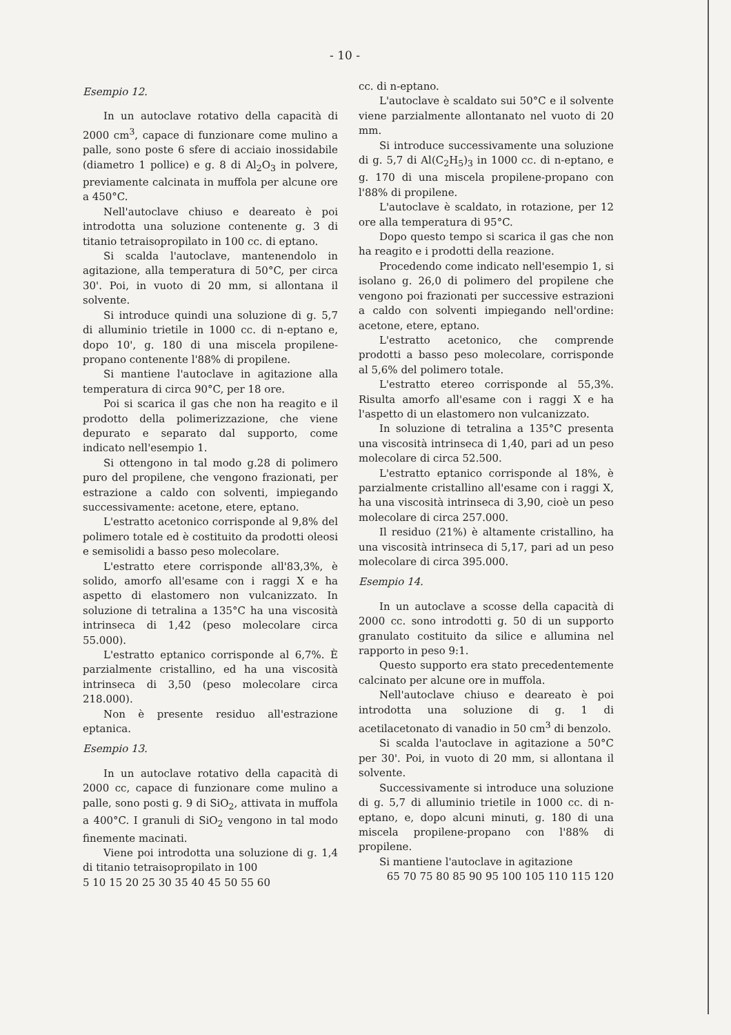- 10 -
Esempio 12.
In un autoclave rotativo della capacità di 2000 cm<sup>3</sup>, capace di funzionare come mulino a palle, sono poste 6 sfere di acciaio inossidabile (diametro 1 pollice) e g. 8 di Al<sub>2</sub>O<sub>3</sub> in polvere, previamente calcinata in muffola per alcune ore a 450°C.
Nell'autoclave chiuso e deareato è poi introdotta una soluzione contenente g. 3 di titanio tetraisopropilato in 100 cc. di eptano.
Si scalda l'autoclave, mantenendolo in agitazione, alla temperatura di 50°C, per circa 30'. Poi, in vuoto di 20 mm, si allontana il solvente.
Si introduce quindi una soluzione di g. 5,7 di alluminio trietile in 1000 cc. di n-eptano e, dopo 10', g. 180 di una miscela propilene-propano contenente l'88% di propilene.
Si mantiene l'autoclave in agitazione alla temperatura di circa 90°C, per 18 ore.
Poi si scarica il gas che non ha reagito e il prodotto della polimerizzazione, che viene depurato e separato dal supporto, come indicato nell'esempio 1.
Si ottengono in tal modo g.28 di polimero puro del propilene, che vengono frazionati, per estrazione a caldo con solventi, impiegando successivamente: acetone, etere, eptano.
L'estratto acetonico corrisponde al 9,8% del polimero totale ed è costituito da prodotti oleosi e semisolidi a basso peso molecolare.
L'estratto etere corrisponde all'83,3%, è solido, amorfo all'esame con i raggi X e ha aspetto di elastomero non vulcanizzato. In soluzione di tetralina a 135°C ha una viscosità intrinseca di 1,42 (peso molecolare circa 55.000).
L'estratto eptanico corrisponde al 6,7%. È parzialmente cristallino, ed ha una viscosità intrinseca di 3,50 (peso molecolare circa 218.000).
Non è presente residuo all'estrazione eptanica.
Esempio 13.
In un autoclave rotativo della capacità di 2000 cc, capace di funzionare come mulino a palle, sono posti g. 9 di SiO<sub>2</sub>, attivata in muffola a 400°C. I granuli di SiO<sub>2</sub> vengono in tal modo finemente macinati.
Viene poi introdotta una soluzione di g. 1,4 di titanio tetraisopropilato in 100
5 10 15 20 25 30 35 40 45 50 55 60
cc. di n-eptano.
L'autoclave è scaldato sui 50°C e il solvente viene parzialmente allontanato nel vuoto di 20 mm.
Si introduce successivamente una soluzione di g. 5,7 di Al(C<sub>2</sub>H<sub>5</sub>)<sub>3</sub> in 1000 cc. di n-eptano, e g. 170 di una miscela propilene-propano con l'88% di propilene.
L'autoclave è scaldato, in rotazione, per 12 ore alla temperatura di 95°C.
Dopo questo tempo si scarica il gas che non ha reagito e i prodotti della reazione.
Procedendo come indicato nell'esempio 1, si isolano g. 26,0 di polimero del propilene che vengono poi frazionati per successive estrazioni a caldo con solventi impiegando nell'ordine: acetone, etere, eptano.
L'estratto acetonico, che comprende prodotti a basso peso molecolare, corrisponde al 5,6% del polimero totale.
L'estratto etereo corrisponde al 55,3%. Risulta amorfo all'esame con i raggi X e ha l'aspetto di un elastomero non vulcanizzato.
In soluzione di tetralina a 135°C presenta una viscosità intrinseca di 1,40, pari ad un peso molecolare di circa 52.500.
L'estratto eptanico corrisponde al 18%, è parzialmente cristallino all'esame con i raggi X, ha una viscosità intrinseca di 3,90, cioè un peso molecolare di circa 257.000.
Il residuo (21%) è altamente cristallino, ha una viscosità intrinseca di 5,17, pari ad un peso molecolare di circa 395.000.
Esempio 14.
In un autoclave a scosse della capacità di 2000 cc. sono introdotti g. 50 di un supporto granulato costituito da silice e allumina nel rapporto in peso 9:1.
Questo supporto era stato precedentemente calcinato per alcune ore in muffola.
Nell'autoclave chiuso e deareato è poi introdotta una soluzione di g. 1 di acetilacetonato di vanadio in 50 cm<sup>3</sup> di benzolo.
Si scalda l'autoclave in agitazione a 50°C per 30'. Poi, in vuoto di 20 mm, si allontana il solvente.
Successivamente si introduce una soluzione di g. 5,7 di alluminio trietile in 1000 cc. di n-eptano, e, dopo alcuni minuti, g. 180 di una miscela propilene-propano con l'88% di propilene.
Si mantiene l'autoclave in agitazione
65 70 75 80 85 90 95 100 105 110 115 120